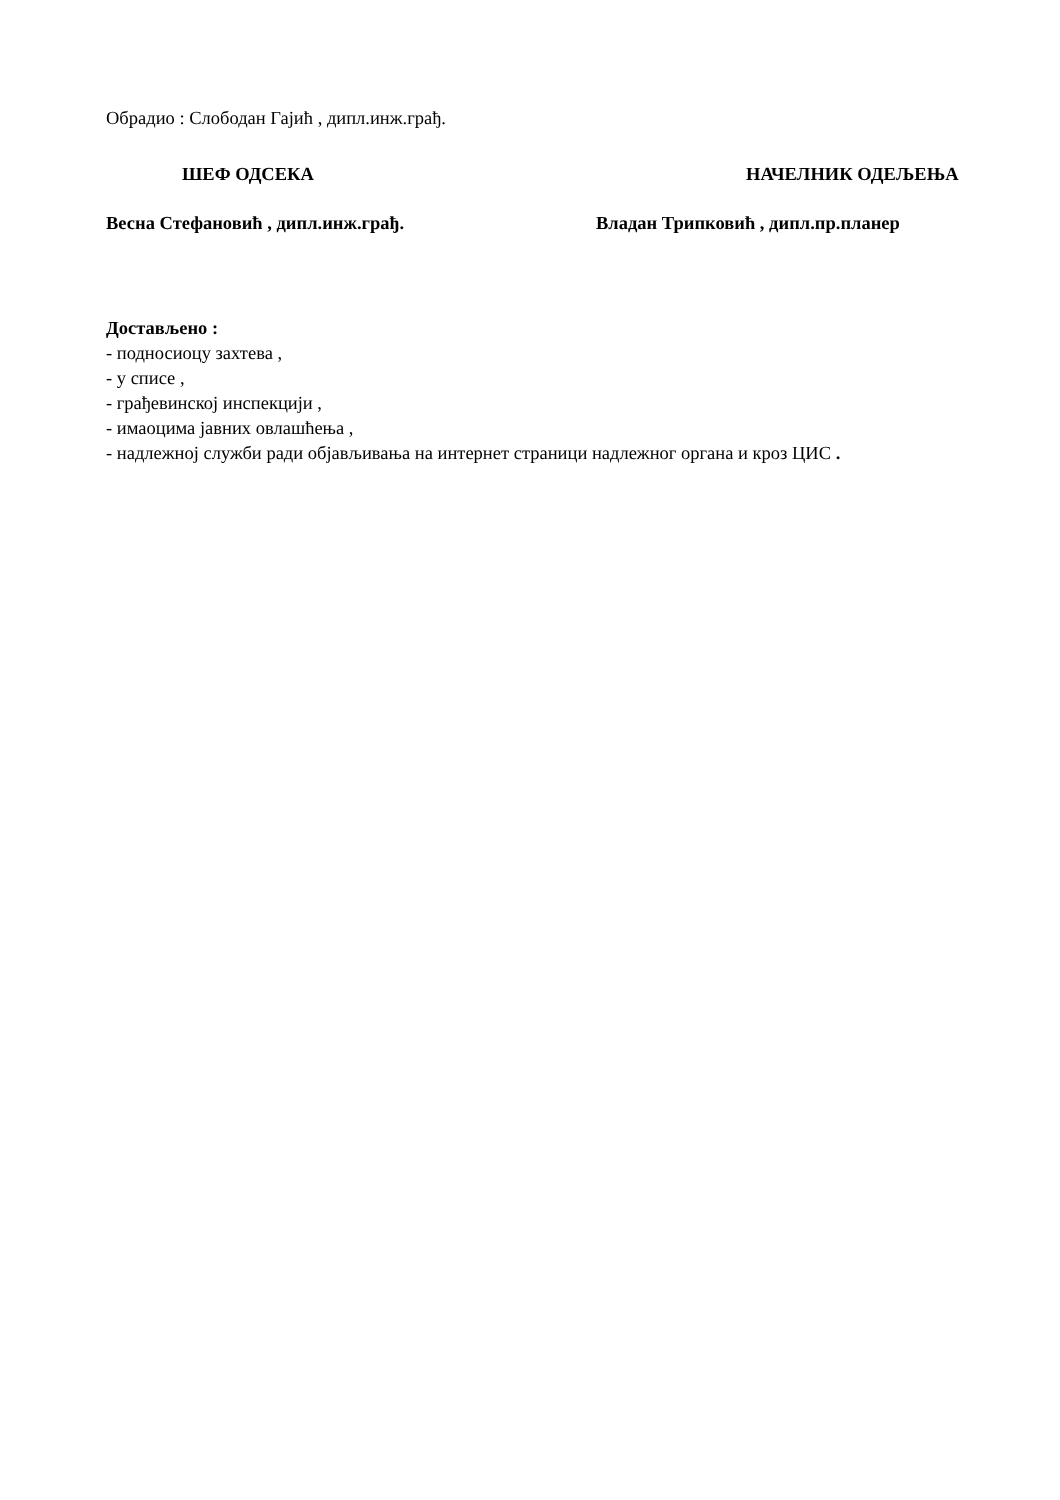Обрадио : Слободан Гајић , дипл.инж.грађ.
ШЕФ ОДСЕКА НАЧЕЛНИК ОДЕЉЕЊА
Весна Стефановић , дипл.инж.грађ. Владан Трипковић , дипл.пр.планер
Достављено :
- подносиоцу захтева ,
- у списе ,
- грађевинској инспекцији ,
- имаоцима јавних овлашћења ,
- надлежној служби ради објављивања на интернет страници надлежног органа и кроз ЦИС .